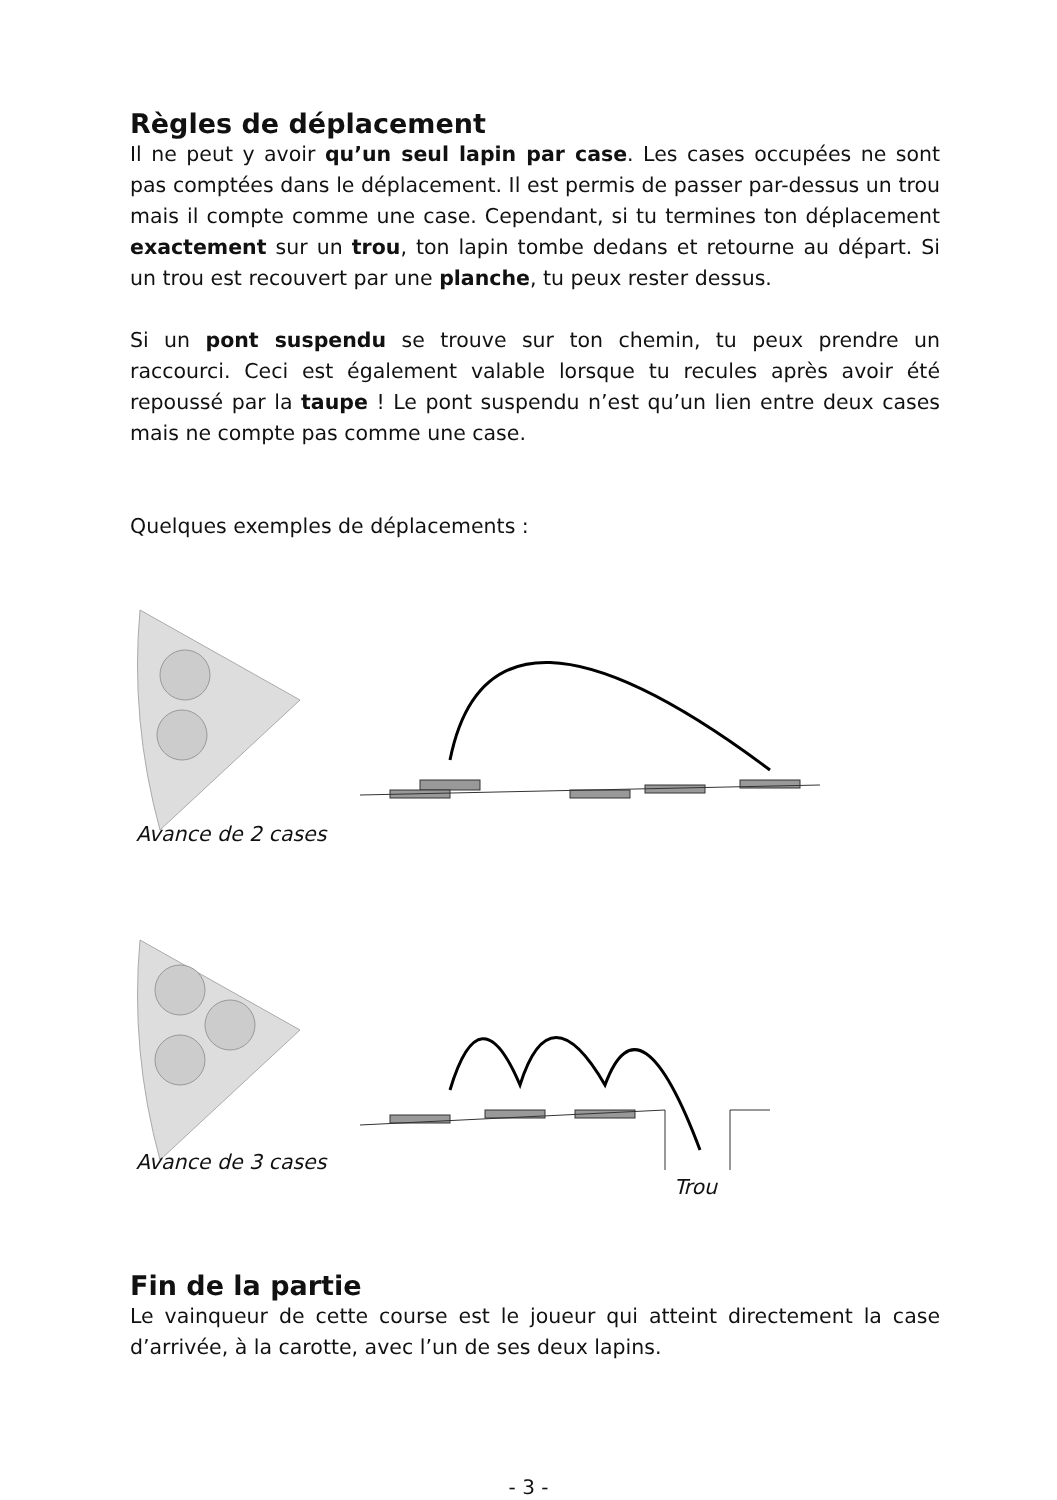Règles de déplacement
Il ne peut y avoir qu’un seul lapin par case. Les cases occupées ne sont pas comptées dans le déplacement. Il est permis de passer par-dessus un trou mais il compte comme une case. Cependant, si tu termines ton déplacement exactement sur un trou, ton lapin tombe dedans et retourne au départ. Si un trou est recouvert par une planche, tu peux rester dessus.
Si un pont suspendu se trouve sur ton chemin, tu peux prendre un raccourci. Ceci est également valable lorsque tu recules après avoir été repoussé par la taupe ! Le pont suspendu n’est qu’un lien entre deux cases mais ne compte pas comme une case.
Quelques exemples de déplacements :
Avance de 2 cases
Avance de 3 cases
Trou
Fin de la partie
Le vainqueur de cette course est le joueur qui atteint directement la case d’arrivée, à la carotte, avec l’un de ses deux lapins.
- 3 -